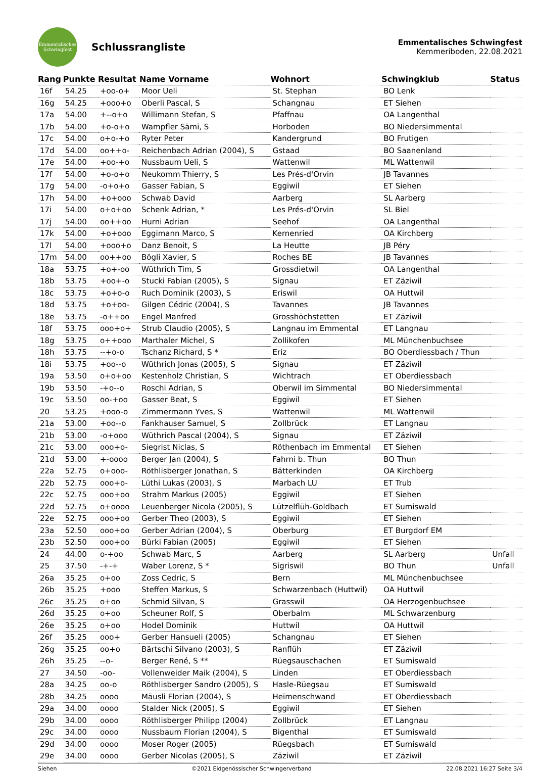Emmentalisches
Schwingfest
Schlussrangliste
Emmentalisches Schwingfest
Kemmeriboden, 22.08.2021
| Rang | Punkte | Resultat | Name Vorname | Wohnort | Schwingklub | Status |
| --- | --- | --- | --- | --- | --- | --- |
| 16f | 54.25 | +oo-o+ | Moor Ueli | St. Stephan | BO Lenk | |
| 16g | 54.25 | +ooo+o | Oberli Pascal, S | Schangnau | ET Siehen | |
| 17a | 54.00 | +--o+o | Willimann Stefan, S | Pfaffnau | OA Langenthal | |
| 17b | 54.00 | +o-o+o | Wampfler Sämi, S | Horboden | BO Niedersimmental | |
| 17c | 54.00 | o+o-+o | Ryter Peter | Kandergrund | BO Frutigen | |
| 17d | 54.00 | oo++o- | Reichenbach Adrian (2004), S | Gstaad | BO Saanenland | |
| 17e | 54.00 | +oo-+o | Nussbaum Ueli, S | Wattenwil | ML Wattenwil | |
| 17f | 54.00 | +o-o+o | Neukomm Thierry, S | Les Prés-d'Orvin | JB Tavannes | |
| 17g | 54.00 | -o+o+o | Gasser Fabian, S | Eggiwil | ET Siehen | |
| 17h | 54.00 | +o+ooo | Schwab David | Aarberg | SL Aarberg | |
| 17i | 54.00 | o+o+oo | Schenk Adrian, * | Les Prés-d'Orvin | SL Biel | |
| 17j | 54.00 | oo++oo | Hurni Adrian | Seehof | OA Langenthal | |
| 17k | 54.00 | +o+ooo | Eggimann Marco, S | Kernenried | OA Kirchberg | |
| 17l | 54.00 | +ooo+o | Danz Benoit, S | La Heutte | JB Péry | |
| 17m | 54.00 | oo++oo | Bögli Xavier, S | Roches BE | JB Tavannes | |
| 18a | 53.75 | +o+-oo | Wüthrich Tim, S | Grossdietwil | OA Langenthal | |
| 18b | 53.75 | +oo+-o | Stucki Fabian (2005), S | Signau | ET Zäziwil | |
| 18c | 53.75 | +o+o-o | Ruch Dominik (2003), S | Eriswil | OA Huttwil | |
| 18d | 53.75 | +o+oo- | Gilgen Cédric (2004), S | Tavannes | JB Tavannes | |
| 18e | 53.75 | -o++oo | Engel Manfred | Grosshöchstetten | ET Zäziwil | |
| 18f | 53.75 | ooo+o+ | Strub Claudio (2005), S | Langnau im Emmental | ET Langnau | |
| 18g | 53.75 | o++ooo | Marthaler Michel, S | Zollikofen | ML Münchenbuchsee | |
| 18h | 53.75 | --+o-o | Tschanz Richard, S * | Eriz | BO Oberdiessbach / Thun | |
| 18i | 53.75 | +oo--o | Wüthrich Jonas (2005), S | Signau | ET Zäziwil | |
| 19a | 53.50 | o+o+oo | Kestenholz Christian, S | Wichtrach | ET Oberdiessbach | |
| 19b | 53.50 | -+o--o | Roschi Adrian, S | Oberwil im Simmental | BO Niedersimmental | |
| 19c | 53.50 | oo-+oo | Gasser Beat, S | Eggiwil | ET Siehen | |
| 20 | 53.25 | +ooo-o | Zimmermann Yves, S | Wattenwil | ML Wattenwil | |
| 21a | 53.00 | +oo--o | Fankhauser Samuel, S | Zollbrück | ET Langnau | |
| 21b | 53.00 | -o+ooo | Wüthrich Pascal (2004), S | Signau | ET Zäziwil | |
| 21c | 53.00 | ooo+o- | Siegrist Niclas, S | Röthenbach im Emmental | ET Siehen | |
| 21d | 53.00 | +-oooo | Berger Jan (2004), S | Fahrni b. Thun | BO Thun | |
| 22a | 52.75 | o+ooo- | Röthlisberger Jonathan, S | Bätterkinden | OA Kirchberg | |
| 22b | 52.75 | ooo+o- | Lüthi Lukas (2003), S | Marbach LU | ET Trub | |
| 22c | 52.75 | ooo+oo | Strahm Markus (2005) | Eggiwil | ET Siehen | |
| 22d | 52.75 | o+oooo | Leuenberger Nicola (2005), S | Lützelflüh-Goldbach | ET Sumiswald | |
| 22e | 52.75 | ooo+oo | Gerber Theo (2003), S | Eggiwil | ET Siehen | |
| 23a | 52.50 | ooo+oo | Gerber Adrian (2004), S | Oberburg | ET Burgdorf EM | |
| 23b | 52.50 | ooo+oo | Bürki Fabian (2005) | Eggiwil | ET Siehen | |
| 24 | 44.00 | o-+oo | Schwab Marc, S | Aarberg | SL Aarberg | Unfall |
| 25 | 37.50 | -+-+ | Waber Lorenz, S * | Sigriswil | BO Thun | Unfall |
| 26a | 35.25 | o+oo | Zoss Cedric, S | Bern | ML Münchenbuchsee | |
| 26b | 35.25 | +ooo | Steffen Markus, S | Schwarzenbach (Huttwil) | OA Huttwil | |
| 26c | 35.25 | o+oo | Schmid Silvan, S | Grasswil | OA Herzogenbuchsee | |
| 26d | 35.25 | o+oo | Scheuner Rolf, S | Oberbalm | ML Schwarzenburg | |
| 26e | 35.25 | o+oo | Hodel Dominik | Huttwil | OA Huttwil | |
| 26f | 35.25 | ooo+ | Gerber Hansueli (2005) | Schangnau | ET Siehen | |
| 26g | 35.25 | oo+o | Bärtschi Silvano (2003), S | Ranflüh | ET Zäziwil | |
| 26h | 35.25 | --o- | Berger René, S ** | Rüegsauschachen | ET Sumiswald | |
| 27 | 34.50 | -oo- | Vollenweider Maik (2004), S | Linden | ET Oberdiessbach | |
| 28a | 34.25 | oo-o | Röthlisberger Sandro (2005), S | Hasle-Rüegsau | ET Sumiswald | |
| 28b | 34.25 | oooo | Mäusli Florian (2004), S | Heimenschwand | ET Oberdiessbach | |
| 29a | 34.00 | oooo | Stalder Nick (2005), S | Eggiwil | ET Siehen | |
| 29b | 34.00 | oooo | Röthlisberger Philipp (2004) | Zollbrück | ET Langnau | |
| 29c | 34.00 | oooo | Nussbaum Florian (2004), S | Bigenthal | ET Sumiswald | |
| 29d | 34.00 | oooo | Moser Roger (2005) | Rüegsbach | ET Sumiswald | |
| 29e | 34.00 | oooo | Gerber Nicolas (2005), S | Zäziwil | ET Zäziwil | |
Siehen ©2021 Eidgenössischer Schwingerverband 22.08.2021 16:27 Seite 3/4